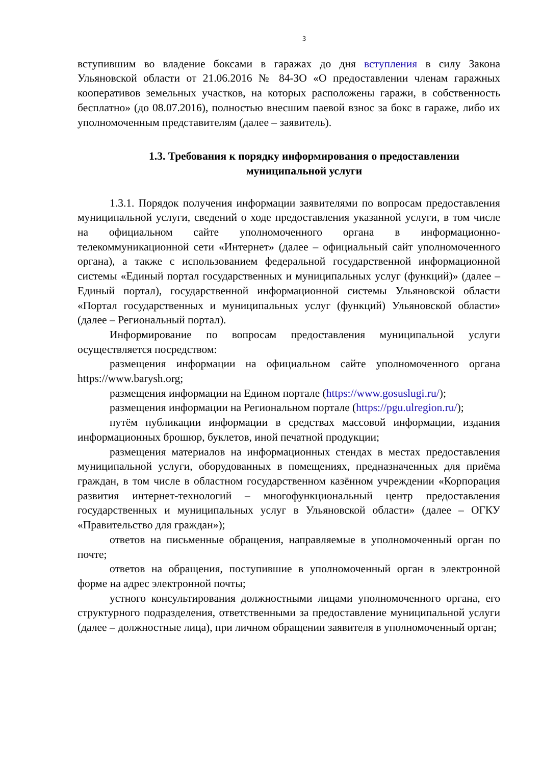3
вступившим во владение боксами в гаражах до дня вступления в силу Закона Ульяновской области от 21.06.2016 № 84-ЗО «О предоставлении членам гаражных кооперативов земельных участков, на которых расположены гаражи, в собственность бесплатно» (до 08.07.2016), полностью внесшим паевой взнос за бокс в гараже, либо их уполномоченным представителям (далее – заявитель).
1.3. Требования к порядку информирования о предоставлении муниципальной услуги
1.3.1. Порядок получения информации заявителями по вопросам предоставления муниципальной услуги, сведений о ходе предоставления указанной услуги, в том числе на официальном сайте уполномоченного органа в информационно-телекоммуникационной сети «Интернет» (далее – официальный сайт уполномоченного органа), а также с использованием федеральной государственной информационной системы «Единый портал государственных и муниципальных услуг (функций)» (далее – Единый портал), государственной информационной системы Ульяновской области «Портал государственных и муниципальных услуг (функций) Ульяновской области» (далее – Региональный портал).
Информирование по вопросам предоставления муниципальной услуги осуществляется посредством:
размещения информации на официальном сайте уполномоченного органа https://www.barysh.org;
размещения информации на Едином портале (https://www.gosuslugi.ru/);
размещения информации на Региональном портале (https://pgu.ulregion.ru/);
путём публикации информации в средствах массовой информации, издания информационных брошюр, буклетов, иной печатной продукции;
размещения материалов на информационных стендах в местах предоставления муниципальной услуги, оборудованных в помещениях, предназначенных для приёма граждан, в том числе в областном государственном казённом учреждении «Корпорация развития интернет-технологий – многофункциональный центр предоставления государственных и муниципальных услуг в Ульяновской области» (далее – ОГКУ «Правительство для граждан»);
ответов на письменные обращения, направляемые в уполномоченный орган по почте;
ответов на обращения, поступившие в уполномоченный орган в электронной форме на адрес электронной почты;
устного консультирования должностными лицами уполномоченного органа, его структурного подразделения, ответственными за предоставление муниципальной услуги (далее – должностные лица), при личном обращении заявителя в уполномоченный орган;